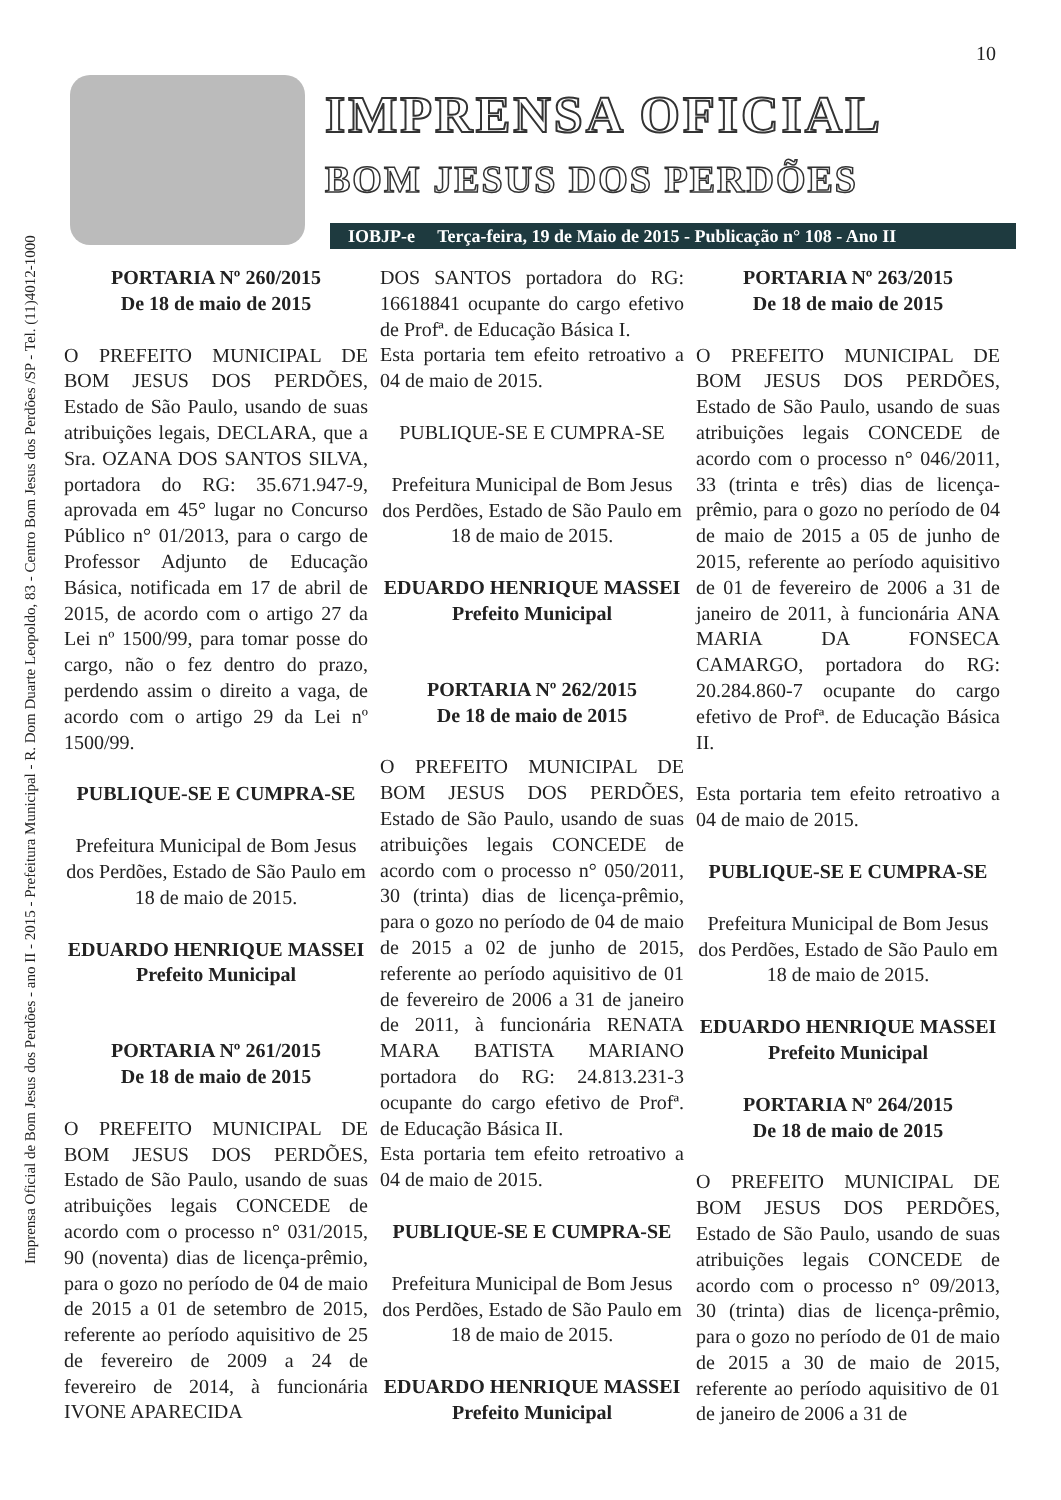Imprensa Oficial de Bom Jesus dos Perdões - ano II - 2015 - Prefeitura Municipal - R. Dom Duarte Leopoldo, 83 - Centro Bom Jesus dos Perdões /SP - Tel. (11)4012-1000
10
IMPRENSA OFICIAL
BOM JESUS DOS PERDÕES
IOBJP-e Terça-feira, 19 de Maio de 2015 - Publicação n° 108 - Ano II
PORTARIA Nº 260/2015
De 18 de maio de 2015
O PREFEITO MUNICIPAL DE BOM JESUS DOS PERDÕES, Estado de São Paulo, usando de suas atribuições legais, DECLARA, que a Sra. OZANA DOS SANTOS SILVA, portadora do RG: 35.671.947-9, aprovada em 45° lugar no Concurso Público n° 01/2013, para o cargo de Professor Adjunto de Educação Básica, notificada em 17 de abril de 2015, de acordo com o artigo 27 da Lei nº 1500/99, para tomar posse do cargo, não o fez dentro do prazo, perdendo assim o direito a vaga, de acordo com o artigo 29 da Lei nº 1500/99.
PUBLIQUE-SE E CUMPRA-SE
Prefeitura Municipal de Bom Jesus dos Perdões, Estado de São Paulo em 18 de maio de 2015.
EDUARDO HENRIQUE MASSEI
Prefeito Municipal
PORTARIA Nº 261/2015
De 18 de maio de 2015
O PREFEITO MUNICIPAL DE BOM JESUS DOS PERDÕES, Estado de São Paulo, usando de suas atribuições legais CONCEDE de acordo com o processo n° 031/2015, 90 (noventa) dias de licença-prêmio, para o gozo no período de 04 de maio de 2015 a 01 de setembro de 2015, referente ao período aquisitivo de 25 de fevereiro de 2009 a 24 de fevereiro de 2014, à funcionária IVONE APARECIDA
DOS SANTOS portadora do RG: 16618841 ocupante do cargo efetivo de Profª. de Educação Básica I.
Esta portaria tem efeito retroativo a 04 de maio de 2015.
PUBLIQUE-SE E CUMPRA-SE
Prefeitura Municipal de Bom Jesus dos Perdões, Estado de São Paulo em 18 de maio de 2015.
EDUARDO HENRIQUE MASSEI
Prefeito Municipal
PORTARIA Nº 262/2015
De 18 de maio de 2015
O PREFEITO MUNICIPAL DE BOM JESUS DOS PERDÕES, Estado de São Paulo, usando de suas atribuições legais CONCEDE de acordo com o processo n° 050/2011, 30 (trinta) dias de licença-prêmio, para o gozo no período de 04 de maio de 2015 a 02 de junho de 2015, referente ao período aquisitivo de 01 de fevereiro de 2006 a 31 de janeiro de 2011, à funcionária RENATA MARA BATISTA MARIANO portadora do RG: 24.813.231-3 ocupante do cargo efetivo de Profª. de Educação Básica II.
Esta portaria tem efeito retroativo a 04 de maio de 2015.
PUBLIQUE-SE E CUMPRA-SE
Prefeitura Municipal de Bom Jesus dos Perdões, Estado de São Paulo em 18 de maio de 2015.
EDUARDO HENRIQUE MASSEI
Prefeito Municipal
PORTARIA Nº 263/2015
De 18 de maio de 2015
O PREFEITO MUNICIPAL DE BOM JESUS DOS PERDÕES, Estado de São Paulo, usando de suas atribuições legais CONCEDE de acordo com o processo n° 046/2011, 33 (trinta e três) dias de licença-prêmio, para o gozo no período de 04 de maio de 2015 a 05 de junho de 2015, referente ao período aquisitivo de 01 de fevereiro de 2006 a 31 de janeiro de 2011, à funcionária ANA MARIA DA FONSECA CAMARGO, portadora do RG: 20.284.860-7 ocupante do cargo efetivo de Profª. de Educação Básica II.
Esta portaria tem efeito retroativo a 04 de maio de 2015.
PUBLIQUE-SE E CUMPRA-SE
Prefeitura Municipal de Bom Jesus dos Perdões, Estado de São Paulo em 18 de maio de 2015.
EDUARDO HENRIQUE MASSEI
Prefeito Municipal
PORTARIA Nº 264/2015
De 18 de maio de 2015
O PREFEITO MUNICIPAL DE BOM JESUS DOS PERDÕES, Estado de São Paulo, usando de suas atribuições legais CONCEDE de acordo com o processo n° 09/2013, 30 (trinta) dias de licença-prêmio, para o gozo no período de 01 de maio de 2015 a 30 de maio de 2015, referente ao período aquisitivo de 01 de janeiro de 2006 a 31 de